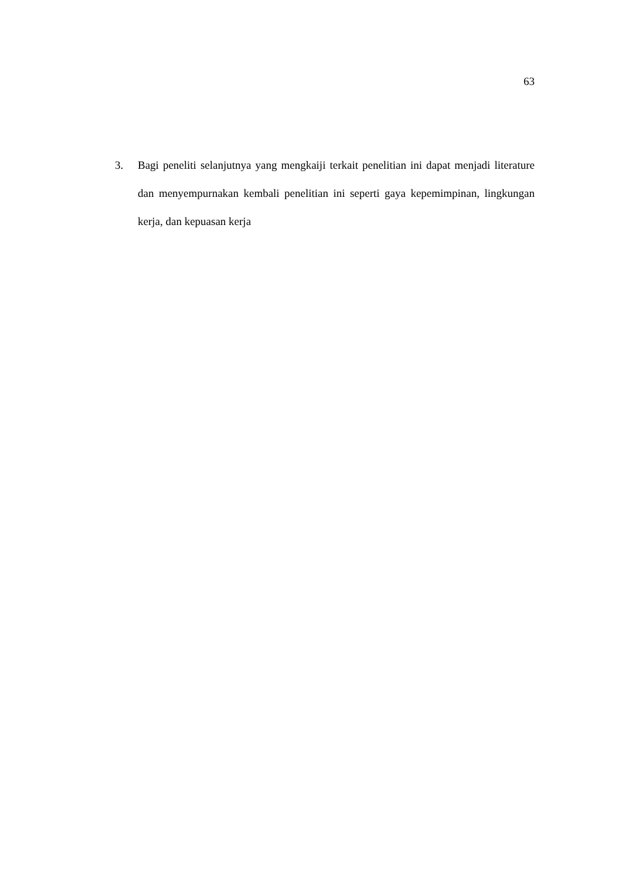63
3. Bagi peneliti selanjutnya yang mengkaiji terkait penelitian ini dapat menjadi literature dan menyempurnakan kembali penelitian ini seperti gaya kepemimpinan, lingkungan kerja, dan kepuasan kerja